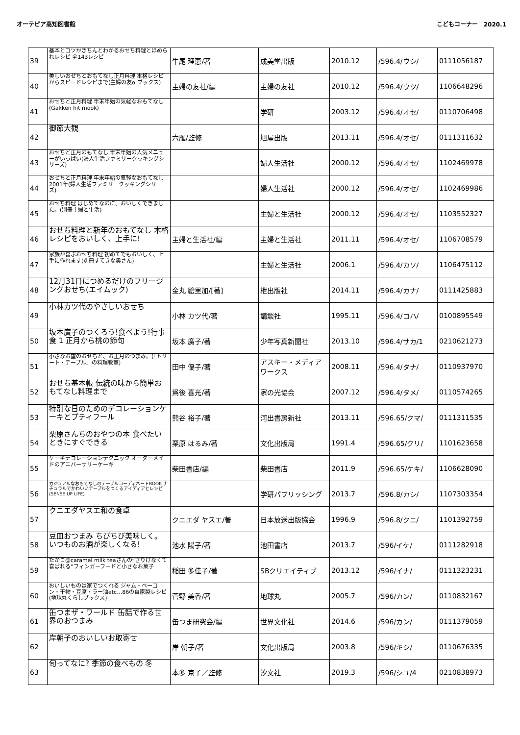オーテピア高知図書館 こどもコーナー　2020.1
| 39 | 基本とコツがきちんとわかるおせち料理とほめられレシピ 全143レシピ | 牛尾 理恵/著 | 成美堂出版 | 2010.12 | /596.4/ウシ/ | 0111056187 |
| 40 | 美しいおせちとおもてなし正月料理 本格レシピからスピードレシピまで(主婦の友α ブックス) | 主婦の友社/編 | 主婦の友社 | 2010.12 | /596.4/ウツ/ | 1106648296 |
| 41 | おせちと正月料理 年末年始の気軽なおもてなし(Gakken hit mook) | | 学研 | 2003.12 | /596.4/オセ/ | 0110706498 |
| 42 | 御節大観 | 六雁/監修 | 旭屋出版 | 2013.11 | /596.4/オセ/ | 0111311632 |
| 43 | おせちと正月のもてなし 年末年始の人気メニューがいっぱい(婦人生活ファミリークッキングシリーズ) | | 婦人生活社 | 2000.12 | /596.4/オセ/ | 1102469978 |
| 44 | おせちと正月料理 年末年始の気軽なおもてなし 2001年(婦人生活ファミリークッキングシリーズ) | | 婦人生活社 | 2000.12 | /596.4/オセ/ | 1102469986 |
| 45 | おせち料理 はじめてなのに、おいしくできました。(別冊主婦と生活) | | 主婦と生活社 | 2000.12 | /596.4/オセ/ | 1103552327 |
| 46 | おせち料理と新年のおもてなし 本格レシピをおいしく、上手に! | 主婦と生活社/編 | 主婦と生活社 | 2011.11 | /596.4/オセ/ | 1106708579 |
| 47 | 家族が喜ぶおせち料理 初めてでもおいしく、上手に作れます(別冊すてきな奥さん) | | 主婦と生活社 | 2006.1 | /596.4/カソ/ | 1106475112 |
| 48 | 12月31日につめるだけのフリージングおせち(エイムック) | 金丸 絵里加/[著] | 枻出版社 | 2014.11 | /596.4/カナ/ | 0111425883 |
| 49 | 小林カツ代のやさしいおせち | 小林 カツ代/著 | 講談社 | 1995.11 | /596.4/コハ/ | 0100895549 |
| 50 | 坂本廣子のつくろう!食べよう!行事食 1 正月から桃の節句 | 坂本 廣子/著 | 少年写真新聞社 | 2013.10 | /596.4/サカ/1 | 0210621273 |
| 51 | 小さなお重のおせちと、お正月のつまみ。(「トリート・テーブル」の料理教室) | 田中 優子/著 | アスキー・メディアワークス | 2008.11 | /596.4/タナ/ | 0110937970 |
| 52 | おせち基本帳 伝統の味から簡単おもてなし料理まで | 爲後 喜光/著 | 家の光協会 | 2007.12 | /596.4/タメ/ | 0110574265 |
| 53 | 特別な日のためのデコレーションケーキとプティフール | 熊谷 裕子/著 | 河出書房新社 | 2013.11 | /596.65/クマ/ | 0111311535 |
| 54 | 栗原さんちのおやつの本 食べたいときにすぐできる | 栗原 はるみ/著 | 文化出版局 | 1991.4 | /596.65/クリ/ | 1101623658 |
| 55 | ケーキデコレーションテクニック オーダーメイドのアニバーサリーケーキ | 柴田書店/編 | 柴田書店 | 2011.9 | /596.65/ケキ/ | 1106628090 |
| 56 | カジュアルなおもてなしのテーブルコーディネートBOOK ナチュラルでかわいいテーブルをつくるアイディアとレシピ(SENSE UP LIFE) | | 学研パブリッシング | 2013.7 | /596.8/カシ/ | 1107303354 |
| 57 | クニエダヤスエ和の食卓 | クニエダ ヤスエ/著 | 日本放送出版協会 | 1996.9 | /596.8/クニ/ | 1101392759 |
| 58 | 豆皿おつまみ ちびちび美味しく。いつものお酒が楽しくなる! | 池水 陽子/著 | 池田書店 | 2013.7 | /596/イケ/ | 0111282918 |
| 59 | たかこ@caramel milk teaさんの“さりげなくて喜ばれる”フィンガーフードと小さなお菓子 | 稲田 多佳子/著 | SBクリエイティブ | 2013.12 | /596/イナ/ | 0111323231 |
| 60 | おいしいものは家でつくれる ジャム・ベーコン・干物・豆腐・ラー油etc…86の自家製レシピ(地球丸くらしブックス) | 菅野 美香/著 | 地球丸 | 2005.7 | /596/カン/ | 0110832167 |
| 61 | 缶つまザ・ワールド 缶詰で作る世界のおつまみ | 缶つま研究会/編 | 世界文化社 | 2014.6 | /596/カン/ | 0111379059 |
| 62 | 岸朝子のおいしいお取寄せ | 岸 朝子/著 | 文化出版局 | 2003.8 | /596/キシ/ | 0110676335 |
| 63 | 旬ってなに? 季節の食べもの 冬 | 本多 京子／監修 | 汐文社 | 2019.3 | /596/シユ/4 | 0210838973 |